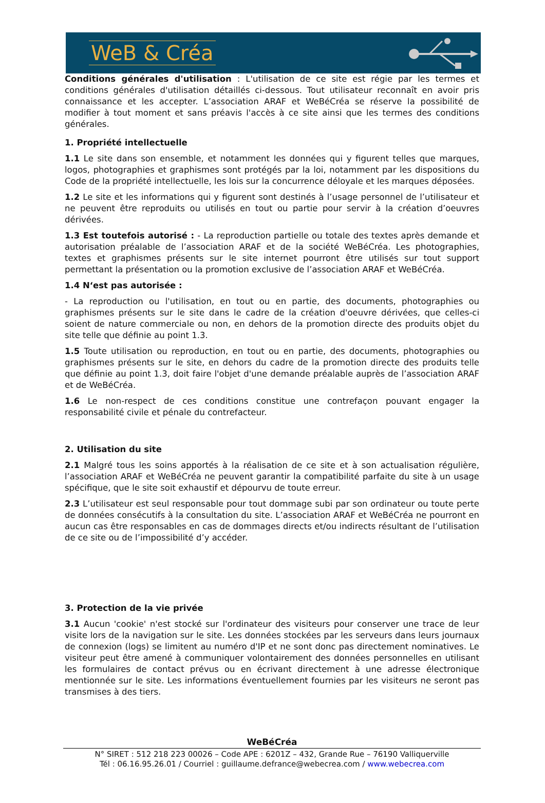WeB & Créa
Conditions générales d'utilisation : L'utilisation de ce site est régie par les termes et conditions générales d'utilisation détaillés ci-dessous. Tout utilisateur reconnaît en avoir pris connaissance et les accepter. L’association ARAF et WeBéCréa se réserve la possibilité de modifier à tout moment et sans préavis l'accès à ce site ainsi que les termes des conditions générales.
1. Propriété intellectuelle
1.1 Le site dans son ensemble, et notamment les données qui y figurent telles que marques, logos, photographies et graphismes sont protégés par la loi, notamment par les dispositions du Code de la propriété intellectuelle, les lois sur la concurrence déloyale et les marques déposées.
1.2 Le site et les informations qui y figurent sont destinés à l’usage personnel de l’utilisateur et ne peuvent être reproduits ou utilisés en tout ou partie pour servir à la création d’oeuvres dérivées.
1.3 Est toutefois autorisé : - La reproduction partielle ou totale des textes après demande et autorisation préalable de l’association ARAF et de la société WeBéCréa. Les photographies, textes et graphismes présents sur le site internet pourront être utilisés sur tout support permettant la présentation ou la promotion exclusive de l’association ARAF et WeBéCréa.
1.4 N‘est pas autorisée :
- La reproduction ou l'utilisation, en tout ou en partie, des documents, photographies ou graphismes présents sur le site dans le cadre de la création d'oeuvre dérivées, que celles-ci soient de nature commerciale ou non, en dehors de la promotion directe des produits objet du site telle que définie au point 1.3.
1.5 Toute utilisation ou reproduction, en tout ou en partie, des documents, photographies ou graphismes présents sur le site, en dehors du cadre de la promotion directe des produits telle que définie au point 1.3, doit faire l'objet d'une demande préalable auprès de l’association ARAF et de WeBéCréa.
1.6 Le non-respect de ces conditions constitue une contrefaçon pouvant engager la responsabilité civile et pénale du contrefacteur.
2. Utilisation du site
2.1 Malgré tous les soins apportés à la réalisation de ce site et à son actualisation régulière, l’association ARAF et WeBéCréa ne peuvent garantir la compatibilité parfaite du site à un usage spécifique, que le site soit exhaustif et dépourvu de toute erreur.
2.3 L’utilisateur est seul responsable pour tout dommage subi par son ordinateur ou toute perte de données consécutifs à la consultation du site. L’association ARAF et WeBéCréa ne pourront en aucun cas être responsables en cas de dommages directs et/ou indirects résultant de l’utilisation de ce site ou de l’impossibilité d’y accéder.
3. Protection de la vie privée
3.1 Aucun 'cookie' n'est stocké sur l'ordinateur des visiteurs pour conserver une trace de leur visite lors de la navigation sur le site. Les données stockées par les serveurs dans leurs journaux de connexion (logs) se limitent au numéro d'IP et ne sont donc pas directement nominatives. Le visiteur peut être amené à communiquer volontairement des données personnelles en utilisant les formulaires de contact prévus ou en écrivant directement à une adresse électronique mentionnée sur le site. Les informations éventuellement fournies par les visiteurs ne seront pas transmises à des tiers.
WeBéCréa
N° SIRET : 512 218 223 00026 – Code APE : 6201Z – 432, Grande Rue – 76190 Valliquerville
Tél : 06.16.95.26.01 / Courriel : guillaume.defrance@webecrea.com / www.webecrea.com